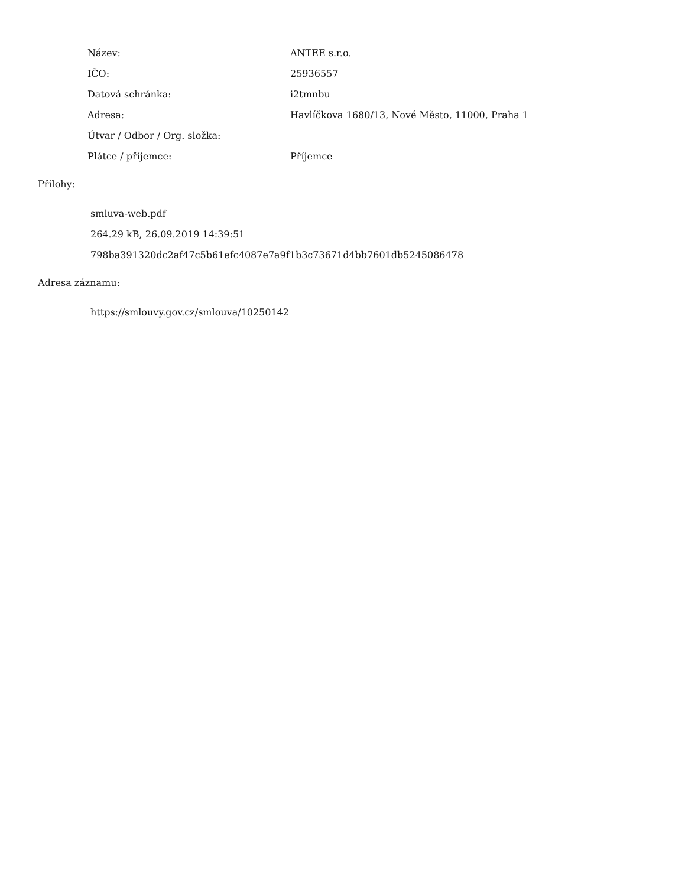| Název: | ANTEE s.r.o. |
| IČO: | 25936557 |
| Datová schránka: | i2tmnbu |
| Adresa: | Havlíčkova 1680/13, Nové Město, 11000, Praha 1 |
| Útvar / Odbor / Org. složka: | |
| Plátce / příjemce: | Příjemce |
Přílohy:
smluva-web.pdf
264.29 kB, 26.09.2019 14:39:51
798ba391320dc2af47c5b61efc4087e7a9f1b3c73671d4bb7601db5245086478
Adresa záznamu:
https://smlouvy.gov.cz/smlouva/10250142